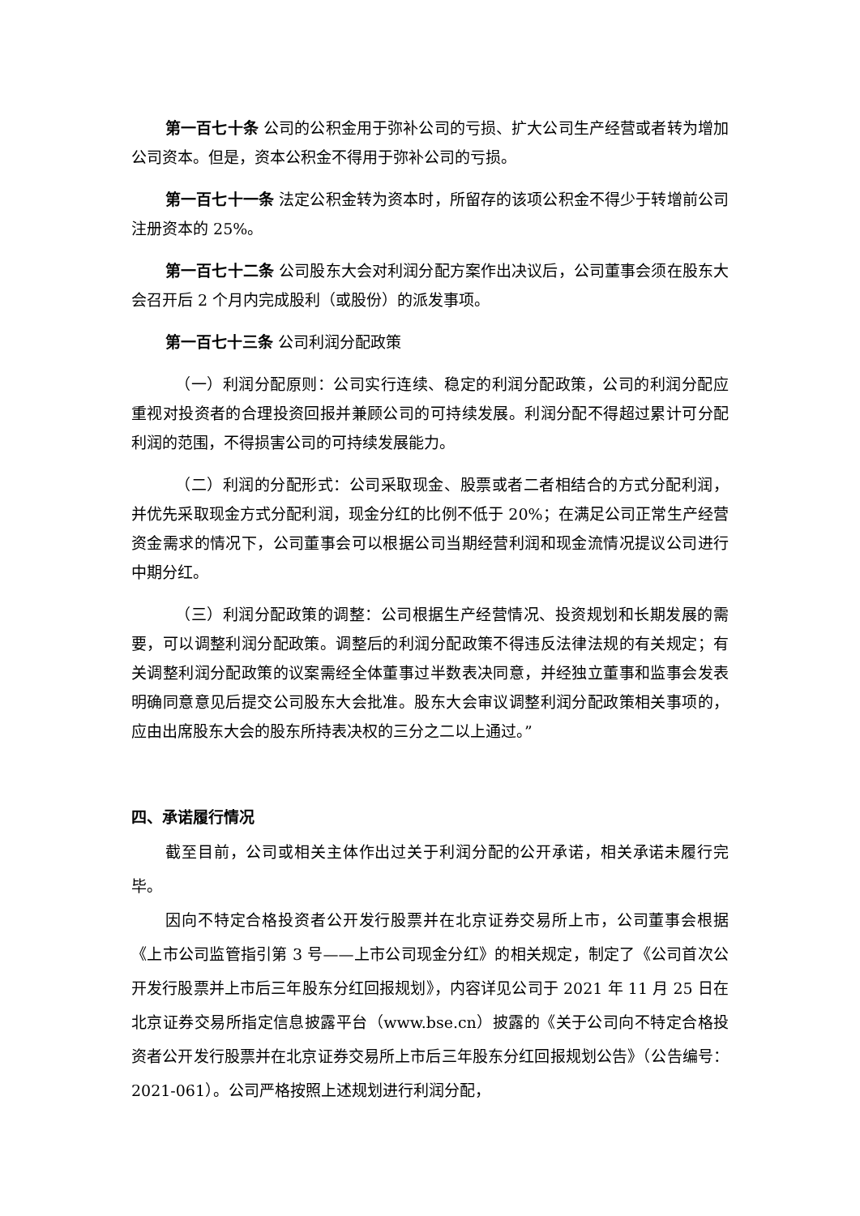第一百七十条 公司的公积金用于弥补公司的亏损、扩大公司生产经营或者转为增加公司资本。但是，资本公积金不得用于弥补公司的亏损。
第一百七十一条 法定公积金转为资本时，所留存的该项公积金不得少于转增前公司注册资本的 25%。
第一百七十二条 公司股东大会对利润分配方案作出决议后，公司董事会须在股东大会召开后 2 个月内完成股利（或股份）的派发事项。
第一百七十三条 公司利润分配政策
（一）利润分配原则：公司实行连续、稳定的利润分配政策，公司的利润分配应重视对投资者的合理投资回报并兼顾公司的可持续发展。利润分配不得超过累计可分配利润的范围，不得损害公司的可持续发展能力。
（二）利润的分配形式：公司采取现金、股票或者二者相结合的方式分配利润，并优先采取现金方式分配利润，现金分红的比例不低于 20%；在满足公司正常生产经营资金需求的情况下，公司董事会可以根据公司当期经营利润和现金流情况提议公司进行中期分红。
（三）利润分配政策的调整：公司根据生产经营情况、投资规划和长期发展的需要，可以调整利润分配政策。调整后的利润分配政策不得违反法律法规的有关规定；有关调整利润分配政策的议案需经全体董事过半数表决同意，并经独立董事和监事会发表明确同意意见后提交公司股东大会批准。股东大会审议调整利润分配政策相关事项的，应由出席股东大会的股东所持表决权的三分之二以上通过。”
四、承诺履行情况
截至目前，公司或相关主体作出过关于利润分配的公开承诺，相关承诺未履行完毕。
因向不特定合格投资者公开发行股票并在北京证券交易所上市，公司董事会根据《上市公司监管指引第 3 号——上市公司现金分红》的相关规定，制定了《公司首次公开发行股票并上市后三年股东分红回报规划》，内容详见公司于 2021 年 11 月 25 日在北京证券交易所指定信息披露平台（www.bse.cn）披露的《关于公司向不特定合格投资者公开发行股票并在北京证券交易所上市后三年股东分红回报规划公告》（公告编号：2021-061）。公司严格按照上述规划进行利润分配，